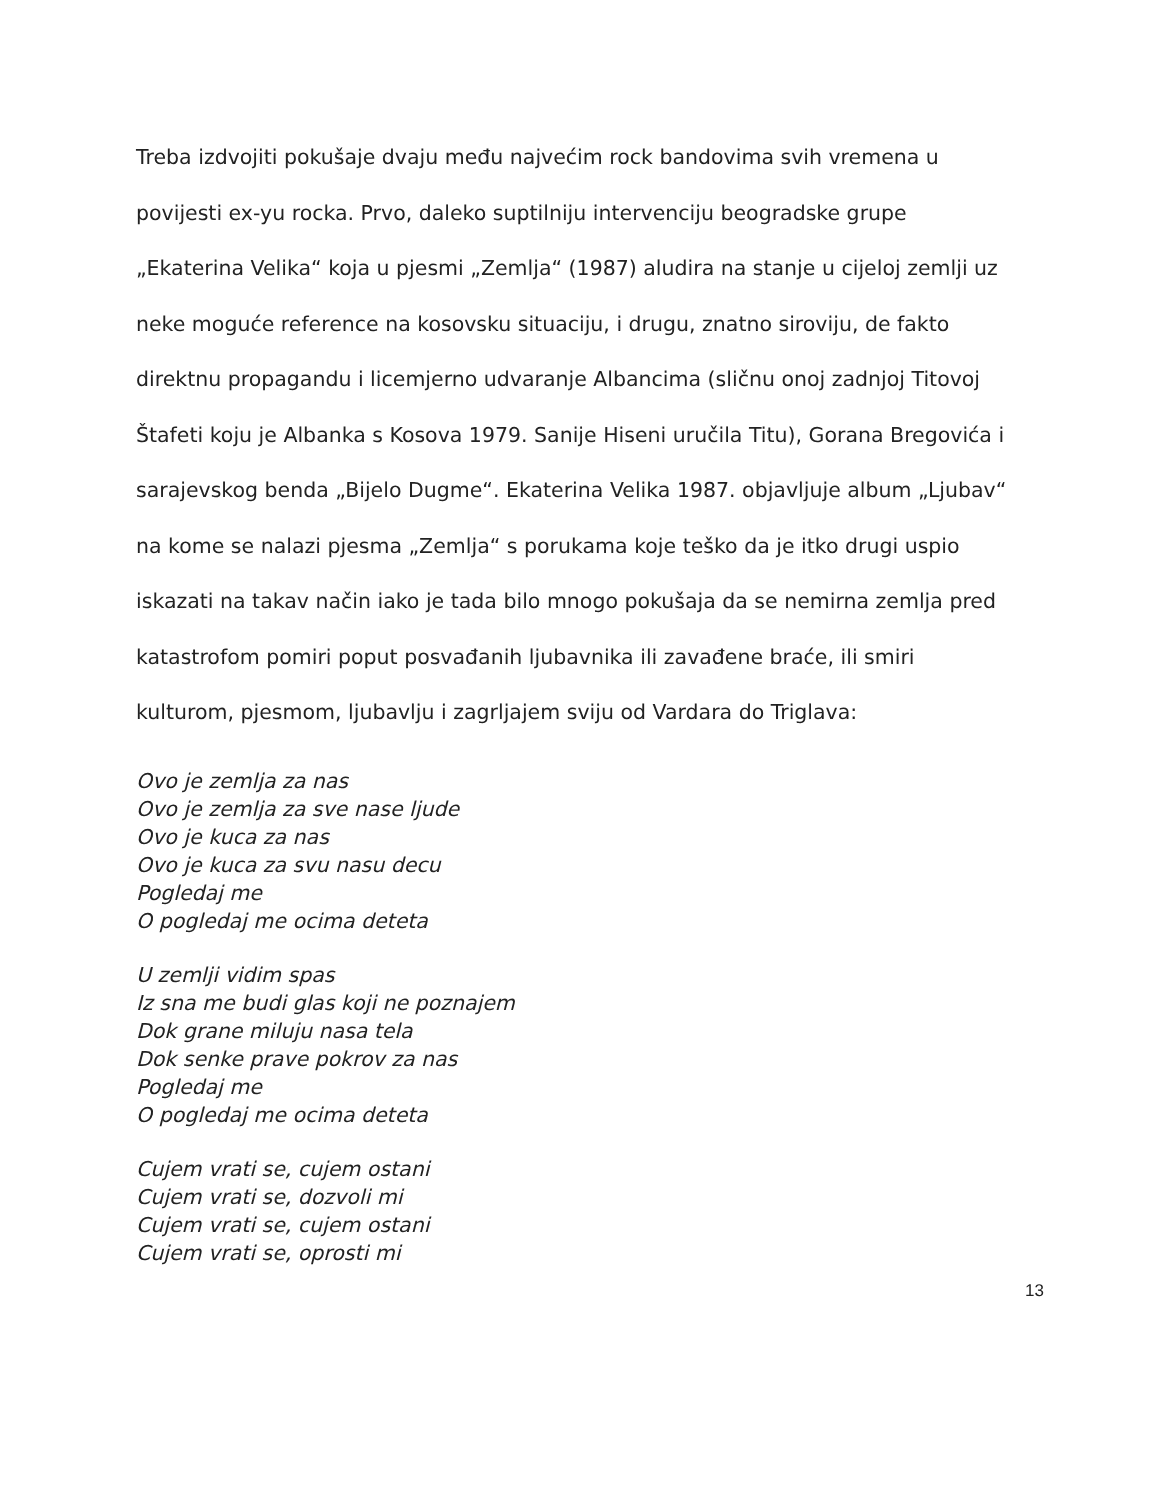Treba izdvojiti pokušaje dvaju među najvećim rock bandovima svih vremena u povijesti ex-yu rocka. Prvo, daleko suptilniju intervenciju beogradske grupe „Ekaterina Velika“ koja u pjesmi „Zemlja“ (1987) aludira na stanje u cijeloj zemlji uz neke moguće reference na kosovsku situaciju, i drugu, znatno siroviju, de fakto direktnu propagandu i licemjerno udvaranje Albancima (sličnu onoj zadnjoj Titovoj Štafeti koju je Albanka s Kosova 1979. Sanije Hiseni uručila Titu), Gorana Bregovića i sarajevskog benda „Bijelo Dugme“. Ekaterina Velika 1987. objavljuje album „Ljubav“ na kome se nalazi pjesma „Zemlja“ s porukama koje teško da je itko drugi uspio iskazati na takav način iako je tada bilo mnogo pokušaja da se nemirna zemlja pred katastrofom pomiri poput posvađanih ljubavnika ili zavađene braće, ili smiri kulturom, pjesmom, ljubavlju i zagrljajem sviju od Vardara do Triglava:
Ovo je zemlja za nas
Ovo je zemlja za sve nase ljude
Ovo je kuca za nas
Ovo je kuca za svu nasu decu
Pogledaj me
O pogledaj me ocima deteta
U zemlji vidim spas
Iz sna me budi glas koji ne poznajem
Dok grane miluju nasa tela
Dok senke prave pokrov za nas
Pogledaj me
O pogledaj me ocima deteta
Cujem vrati se, cujem ostani
Cujem vrati se, dozvoli mi
Cujem vrati se, cujem ostani
Cujem vrati se, oprosti mi
13